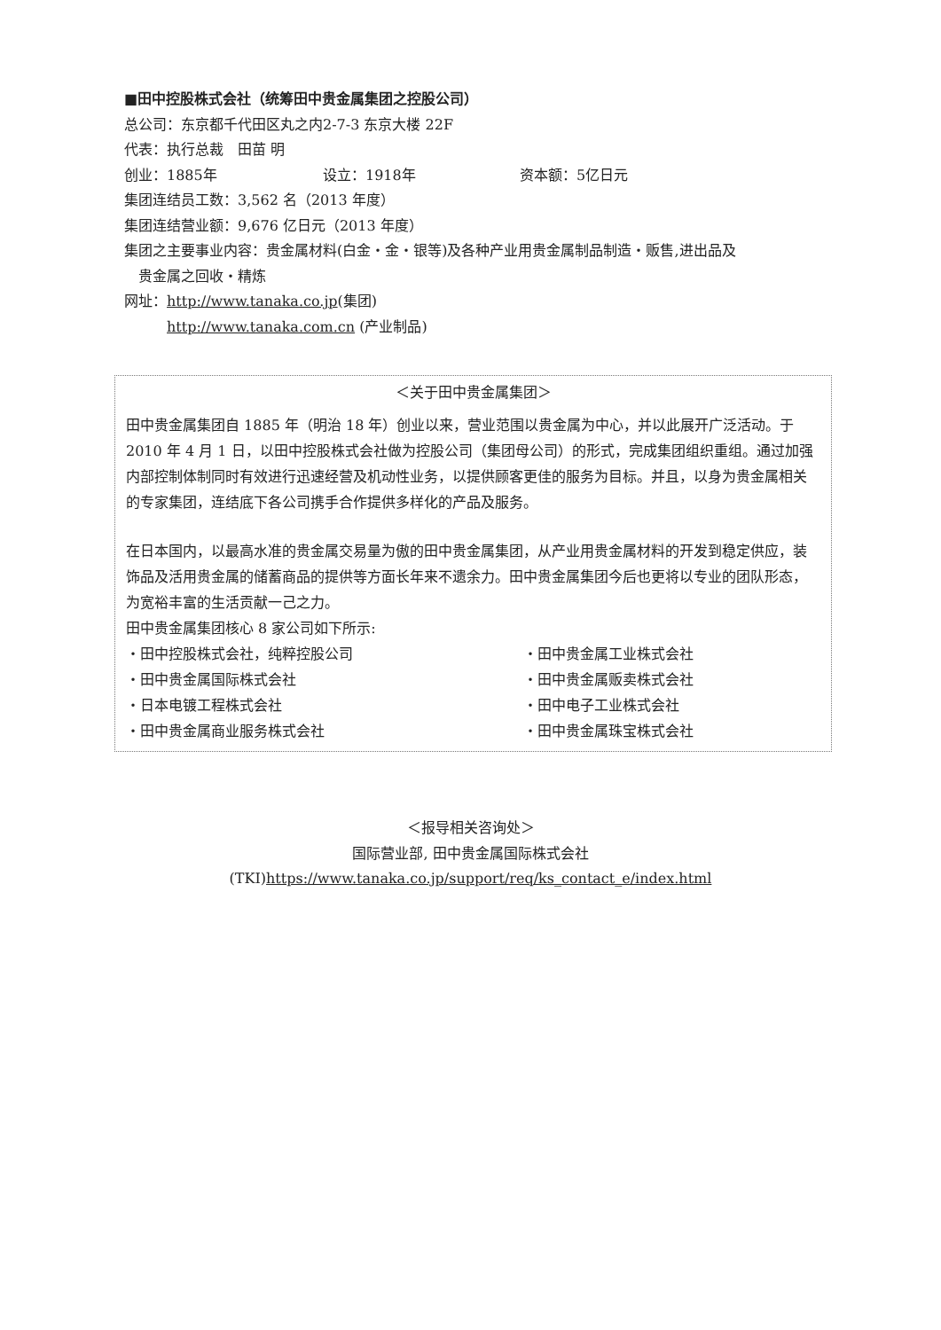■田中控股株式会社（统筹田中贵金属集团之控股公司）
总公司：东京都千代田区丸之内2-7-3 东京大楼 22F
代表：执行总裁　田苗 明
创业：1885年 设立：1918年 资本额：5亿日元
集团连结员工数：3,562 名（2013 年度）
集团连结营业额：9,676 亿日元（2013 年度）
集团之主要事业内容：贵金属材料(白金・金・银等)及各种产业用贵金属制品制造・贩售,进出品及
　贵金属之回收・精炼
网址：http://www.tanaka.co.jp(集团)
http://www.tanaka.com.cn (产业制品)
＜关于田中贵金属集团＞
田中贵金属集团自 1885 年（明治 18 年）创业以来，营业范围以贵金属为中心，并以此展开广泛活动。于 2010 年 4 月 1 日，以田中控股株式会社做为控股公司（集团母公司）的形式，完成集团组织重组。通过加强内部控制体制同时有效进行迅速经营及机动性业务，以提供顾客更佳的服务为目标。并且，以身为贵金属相关的专家集团，连结底下各公司携手合作提供多样化的产品及服务。
在日本国内，以最高水准的贵金属交易量为傲的田中贵金属集团，从产业用贵金属材料的开发到稳定供应，装饰品及活用贵金属的储蓄商品的提供等方面长年来不遗余力。田中贵金属集团今后也更将以专业的团队形态，为宽裕丰富的生活贡献一己之力。
田中贵金属集团核心 8 家公司如下所示:
・田中控股株式会社，纯粹控股公司
・田中贵金属工业株式会社
・田中贵金属国际株式会社
・田中贵金属贩卖株式会社
・日本电镀工程株式会社
・田中电子工业株式会社
・田中贵金属商业服务株式会社
・田中贵金属珠宝株式会社
＜报导相关咨询处＞
国际营业部, 田中贵金属国际株式会社
(TKI)https://www.tanaka.co.jp/support/req/ks_contact_e/index.html